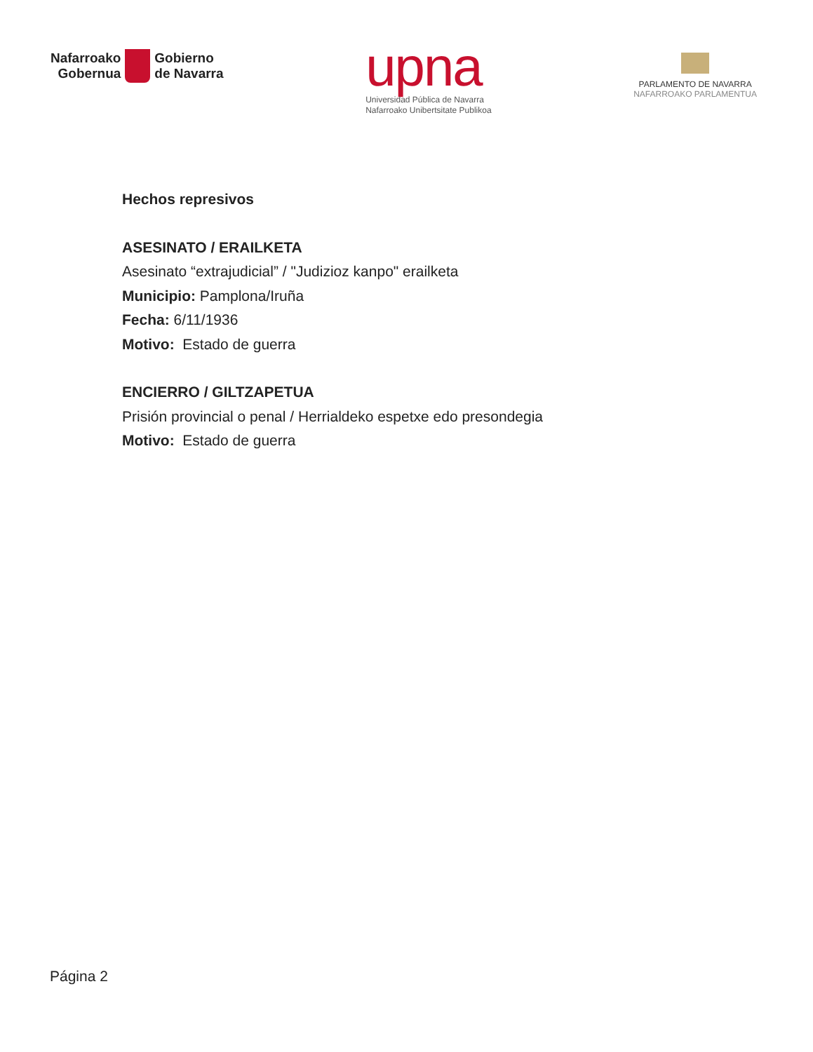Nafarroako
Gobernua
Gobierno
de Navarra
upna
Universidad Pública de Navarra
Nafarroako Unibertsitate Publikoa
PARLAMENTO DE NAVARRA
NAFARROAKO PARLAMENTUA
Hechos represivos
ASESINATO / ERAILKETA
Asesinato “extrajudicial” / "Judizioz kanpo" erailketa
Municipio: Pamplona/Iruña
Fecha: 6/11/1936
Motivo: Estado de guerra
ENCIERRO / GILTZAPETUA
Prisión provincial o penal / Herrialdeko espetxe edo presondegia
Motivo: Estado de guerra
Página 2